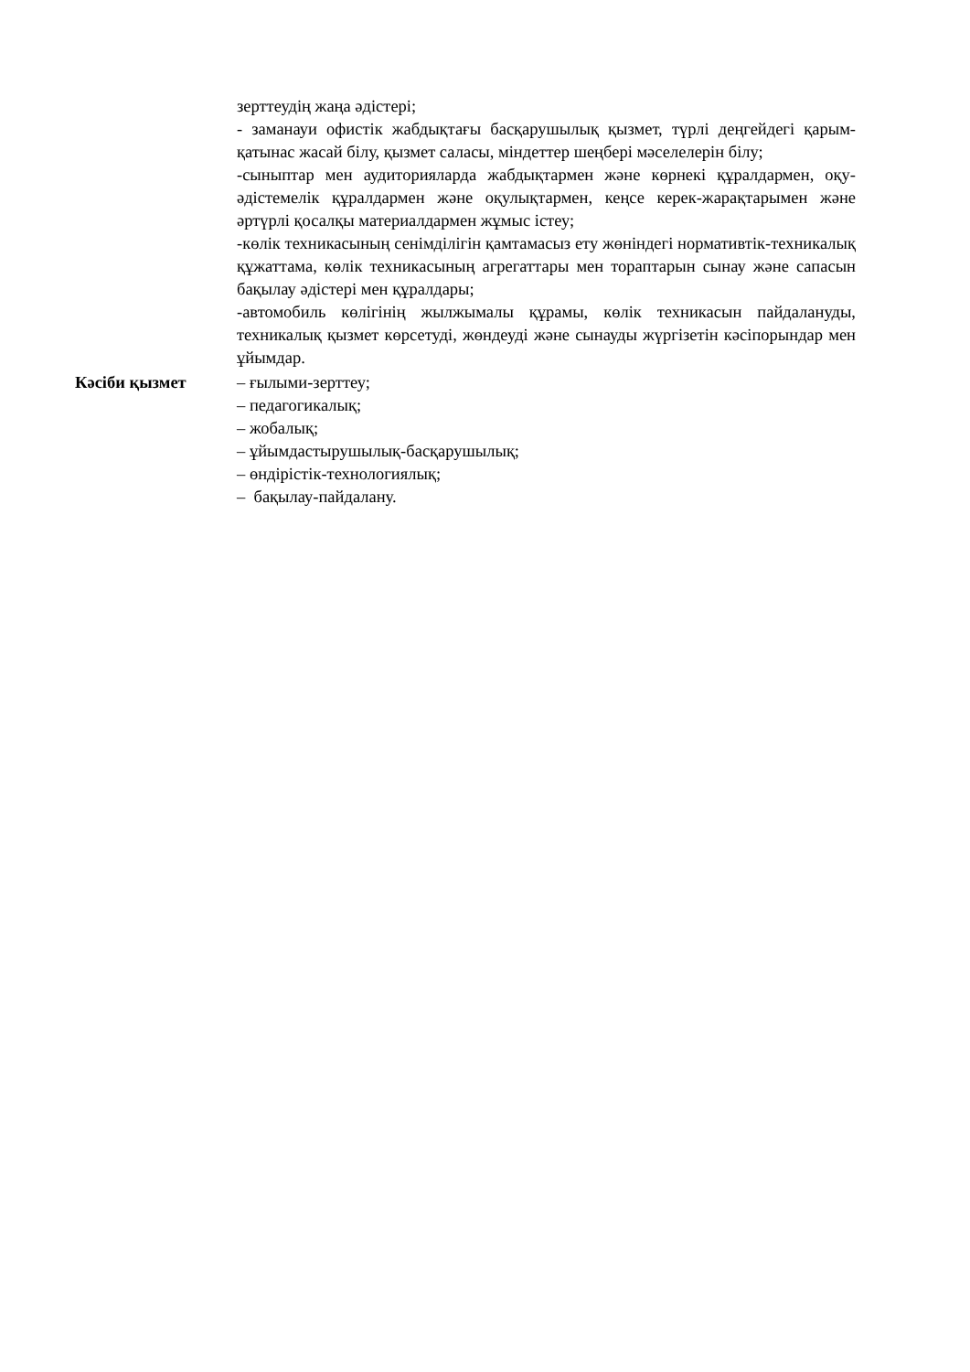зерттеудің жаңа әдістері;
- заманауи офистік жабдықтағы басқарушылық қызмет, түрлі деңгейдегі қарым-қатынас жасай білу, қызмет саласы, міндеттер шеңбері мәселелерін білу;
-сыныптар мен аудиторияларда жабдықтармен және көрнекі құралдармен, оқу-әдістемелік құралдармен және оқулықтармен, кеңсе керек-жарақтарымен және әртүрлі қосалқы материалдармен жұмыс істеу;
-көлік техникасының сенімділігін қамтамасыз ету жөніндегі нормативтік-техникалық құжаттама, көлік техникасының агрегаттары мен тораптарын сынау және сапасын бақылау әдістері мен құралдары;
-автомобиль көлігінің жылжымалы құрамы, көлік техникасын пайдалануды, техникалық қызмет көрсетуді, жөндеуді және сынауды жүргізетін кәсіпорындар мен ұйымдар.
Кәсіби қызмет – ғылыми-зерттеу;
– педагогикалық;
– жобалық;
– ұйымдастырушылық-басқарушылық;
– өндірістік-технологиялық;
– бақылау-пайдалану.